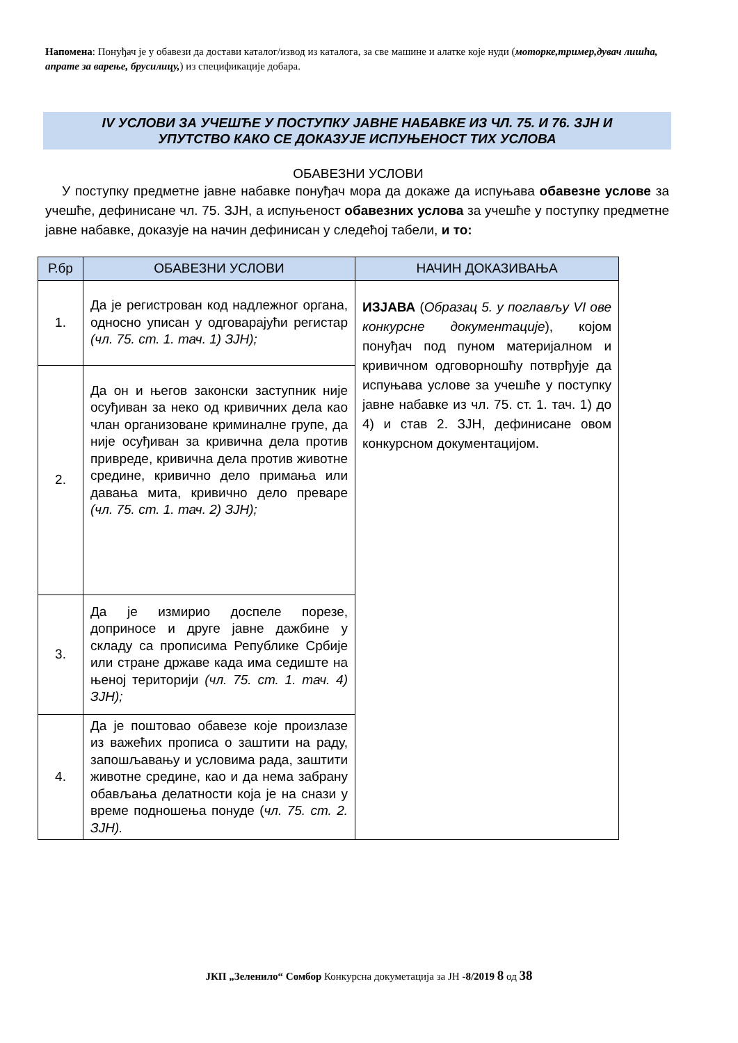Напомена: Понуђач је у обавези да достави каталог/извод из каталога, за све машине и алатке које нуди (моторке,тример,дувач лишћа, апрате за варење, брусилицу,) из спецификације добара.
IV УСЛОВИ ЗА УЧЕШЋЕ У ПОСТУПКУ ЈАВНЕ НАБАВКЕ ИЗ ЧЛ. 75. И 76. ЗЈН И
УПУТСТВО КАКО СЕ ДОКАЗУЈЕ ИСПУЊЕНОСТ ТИХ УСЛОВА
ОБАВЕЗНИ УСЛОВИ
У поступку предметне јавне набавке понуђач мора да докаже да испуњава обавезне услове за учешће, дефинисане чл. 75. ЗЈН, а испуњеност обавезних услова за учешће у поступку предметне јавне набавке, доказује на начин дефинисан у следећој табели, и то:
| Р.бр | ОБАВЕЗНИ УСЛОВИ | НАЧИН ДОКАЗИВАЊА |
| --- | --- | --- |
| 1. | Да је регистрован код надлежног органа, односно уписан у одговарајући регистар (чл. 75. ст. 1. тач. 1) ЗЈН); | ИЗЈАВА ( Образац 5. у поглављу VI ове конкурсне документације ), којом понуђач под пуном материјалном и кривичном одговорношћу потврђује да испуњава услове за учешће у поступку јавне набавке из чл. 75. ст. 1. тач. 1) до 4) и став 2. ЗЈН, дефинисане овом конкурсном документацијом. |
| 2. | Да он и његов законски заступник није осуђиван за неко од кривичних дела као члан организоване криминалне групе, да није осуђиван за кривична дела против привреде, кривична дела против животне средине, кривично дело примања или давања мита, кривично дело преваре (чл. 75. ст. 1. тач. 2) ЗЈН); | |
| 3. | Да је измирио доспеле порезе, доприносе и друге јавне дажбине у складу са прописима Републике Србије или стране државе када има седиште на њеној територији (чл. 75. ст. 1. тач. 4) ЗЈН); | |
| 4. | Да је поштовао обавезе које произлазе из важећих прописа о заштити на раду, запошљавању и условима рада, заштити животне средине, као и да нема забрану обављања делатности која је на снази у време подношења понуде ( чл. 75. ст. 2. ЗЈН). | |
ЈКП „Зеленило“ Сомбор Конкурсна докуметација за ЈН -8/2019 8 од 38